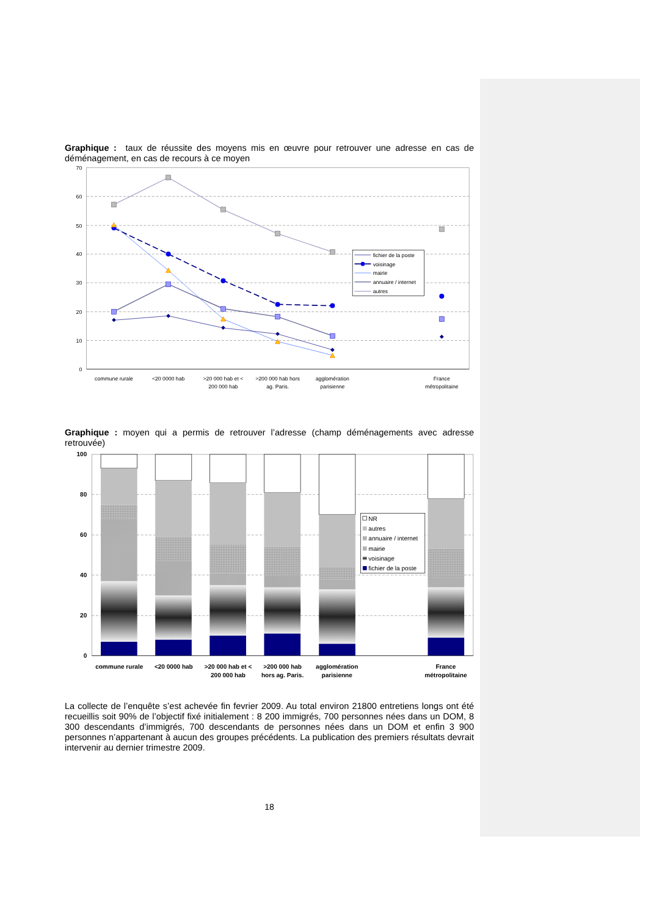Graphique : taux de réussite des moyens mis en œuvre pour retrouver une adresse en cas de déménagement, en cas de recours à ce moyen
70
60
50
40
30
20
10
0
fichier de la poste
voisinage
mairie
annuaire / internet
autres
commune rurale
<20 0000 hab
>20 000 hab et <
200 000 hab
>200 000 hab hors
ag. Paris.
agglomération
parisienne
France
métropolitaine
Graphique : moyen qui a permis de retrouver l’adresse (champ déménagements avec adresse retrouvée)
100
80
60
40
20
0
NR
autres
annuaire / internet
mairie
voisinage
fichier de la poste
commune rurale
<20 0000 hab
>20 000 hab et <
200 000 hab
>200 000 hab
hors ag. Paris.
agglomération
parisienne
France
métropolitaine
La collecte de l’enquête s’est achevée fin fevrier 2009. Au total environ 21800 entretiens longs ont été recueillis soit 90% de l’objectif fixé initialement : 8 200 immigrés, 700 personnes nées dans un DOM, 8 300 descendants d’immigrés, 700 descendants de personnes nées dans un DOM et enfin 3 900 personnes n’appartenant à aucun des groupes précédents. La publication des premiers résultats devrait intervenir au dernier trimestre 2009.
18